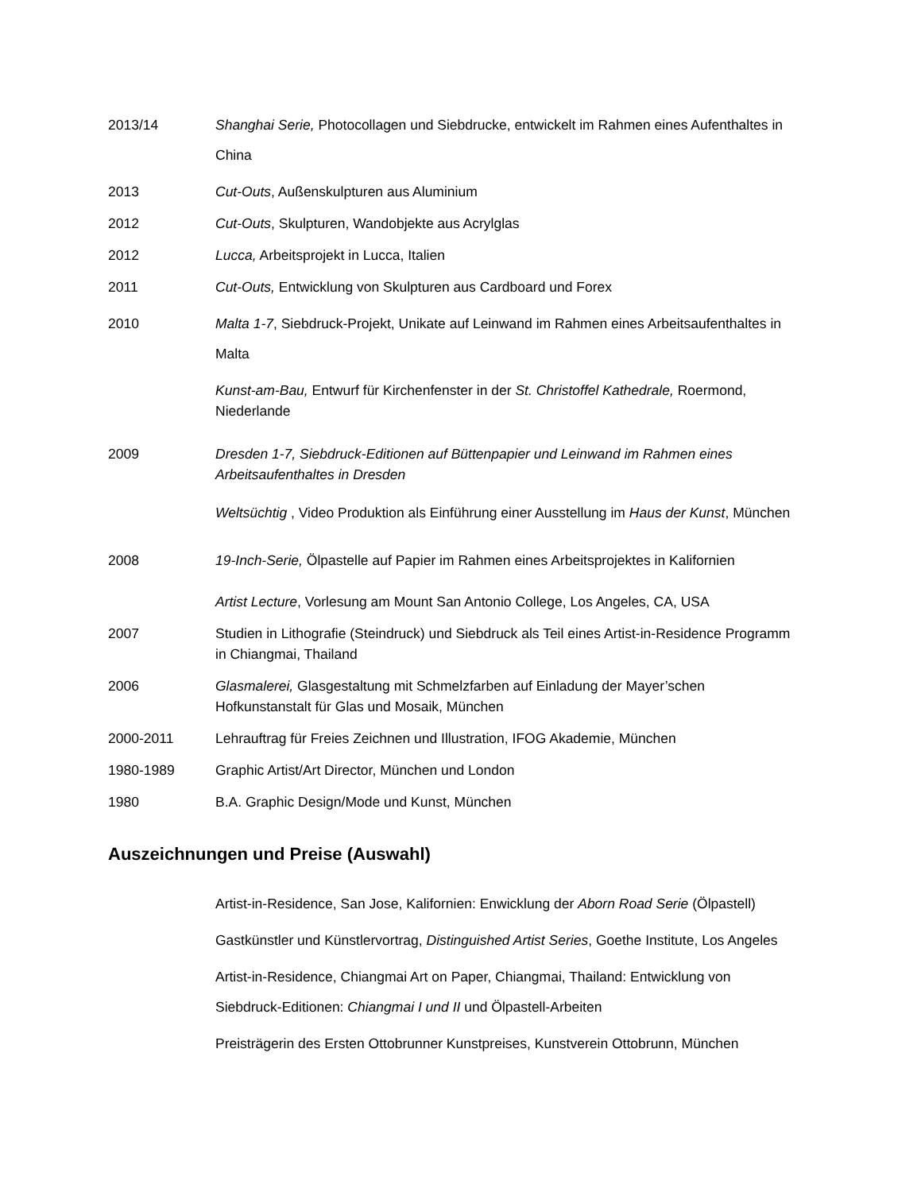2013/14 Shanghai Serie, Photocollagen und Siebdrucke, entwickelt im Rahmen eines Aufenthaltes in China
2013 Cut-Outs, Außenskulpturen aus Aluminium
2012 Cut-Outs, Skulpturen, Wandobjekte aus Acrylglas
2012 Lucca, Arbeitsprojekt in Lucca, Italien
2011 Cut-Outs, Entwicklung von Skulpturen aus Cardboard und Forex
2010 Malta 1-7, Siebdruck-Projekt, Unikate auf Leinwand im Rahmen eines Arbeitsaufenthaltes in Malta
Kunst-am-Bau, Entwurf für Kirchenfenster in der St. Christoffel Kathedrale, Roermond, Niederlande
2009 Dresden 1-7, Siebdruck-Editionen auf Büttenpapier und Leinwand im Rahmen eines Arbeitsaufenthaltes in Dresden
Weltsüchtig , Video Produktion als Einführung einer Ausstellung im Haus der Kunst, München
2008 19-Inch-Serie, Ölpastelle auf Papier im Rahmen eines Arbeitsprojektes in Kalifornien
Artist Lecture, Vorlesung am Mount San Antonio College, Los Angeles, CA, USA
2007 Studien in Lithografie (Steindruck) und Siebdruck als Teil eines Artist-in-Residence Programm in Chiangmai, Thailand
2006 Glasmalerei, Glasgestaltung mit Schmelzfarben auf Einladung der Mayer’schen Hofkunstanstalt für Glas und Mosaik, München
2000-2011 Lehrauftrag für Freies Zeichnen und Illustration, IFOG Akademie, München
1980-1989 Graphic Artist/Art Director, München und London
1980 B.A. Graphic Design/Mode und Kunst, München
Auszeichnungen und Preise (Auswahl)
Artist-in-Residence, San Jose, Kalifornien: Enwicklung der Aborn Road Serie (Ölpastell)
Gastkünstler und Künstlervortrag, Distinguished Artist Series, Goethe Institute, Los Angeles
Artist-in-Residence, Chiangmai Art on Paper, Chiangmai, Thailand: Entwicklung von Siebdruck-Editionen: Chiangmai I und II und Ölpastell-Arbeiten
Preisträgerin des Ersten Ottobrunner Kunstpreises, Kunstverein Ottobrunn, München